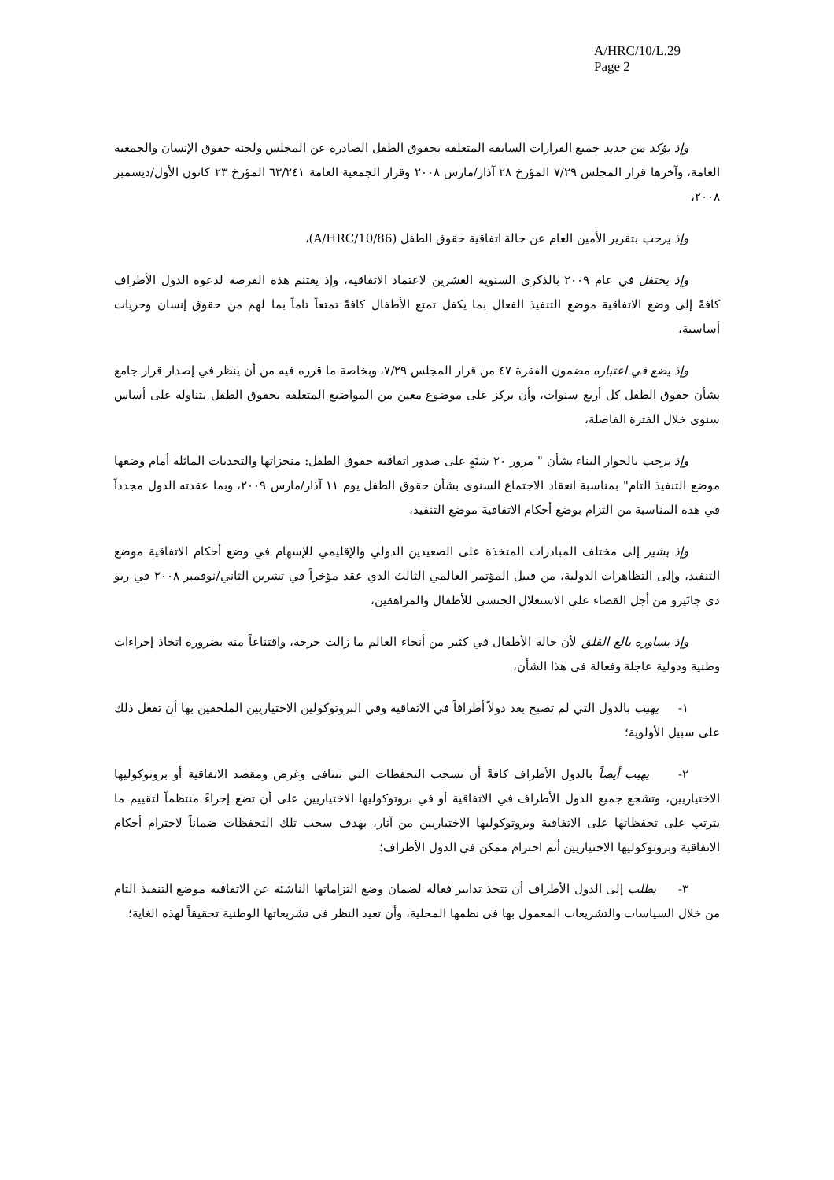A/HRC/10/L.29
Page 2
وإذ يؤكد من جديد جميع القرارات السابقة المتعلقة بحقوق الطفل الصادرة عن المجلس ولجنة حقوق الإنسان والجمعية العامة، وآخرها قرار المجلس ٧/٢٩ المؤرخ ٢٨ آذار/مارس ٢٠٠٨ وقرار الجمعية العامة ٦٣/٢٤١ المؤرخ ٢٣ كانون الأول/ديسمبر ٢٠٠٨،
وإذ يرحب بتقرير الأمين العام عن حالة اتفاقية حقوق الطفل (A/HRC/10/86)،
وإذ يحتفل في عام ٢٠٠٩ بالذكرى السنوية العشرين لاعتماد الاتفاقية، وإذ يغتنم هذه الفرصة لدعوة الدول الأطراف كافةً إلى وضع الاتفاقية موضع التنفيذ الفعال بما يكفل تمتع الأطفال كافةً تمتعاً تاماً بما لهم من حقوق إنسان وحريات أساسية،
وإذ يضع في اعتباره مضمون الفقرة ٤٧ من قرار المجلس ٧/٢٩، وبخاصة ما قرره فيه من أن ينظر في إصدار قرار جامع بشأن حقوق الطفل كل أربع سنوات، وأن يركز على موضوع معين من المواضيع المتعلقة بحقوق الطفل يتناوله على أساس سنوي خلال الفترة الفاصلة،
وإذ يرحب بالحوار البناء بشأن " مرور ٢٠ سَنَةٍ على صدور اتفاقية حقوق الطفل: منجزاتها والتحديات الماثلة أمام وضعها موضع التنفيذ التام" بمناسبة انعقاد الاجتماع السنوي بشأن حقوق الطفل يوم ١١ آذار/مارس ٢٠٠٩، وبما عقدته الدول مجدداً في هذه المناسبة من التزام بوضع أحكام الاتفاقية موضع التنفيذ،
وإذ يشير إلى مختلف المبادرات المتخذة على الصعيدين الدولي والإقليمي للإسهام في وضع أحكام الاتفاقية موضع التنفيذ، وإلى التظاهرات الدولية، من قبيل المؤتمر العالمي الثالث الذي عقد مؤخراً في تشرين الثاني/نوفمبر ٢٠٠٨ في ريو دي جانَيرو من أجل القضاء على الاستغلال الجنسي للأطفال والمراهقين،
وإذ يساوره بالغ القلق لأن حالة الأطفال في كثير من أنحاء العالم ما زالت حرجة، واقتناعاً منه بضرورة اتخاذ إجراءات وطنية ودولية عاجلة وفعالة في هذا الشأن،
١- يهيب بالدول التي لم تصبح بعد دولاً أطرافاً في الاتفاقية وفي البروتوكولين الاختياريين الملحقين بها أن تفعل ذلك على سبيل الأولوية؛
٢- يهيب أيضاً بالدول الأطراف كافةً أن تسحب التحفظات التي تتنافى وغرض ومقصد الاتفاقية أو بروتوكوليها الاختياريين، وتشجع جميع الدول الأطراف في الاتفاقية أو في بروتوكوليها الاختياريين على أن تضع إجراءً منتظماً لتقييم ما يترتب على تحفظاتها على الاتفاقية وبروتوكوليها الاختياريين من آثار، بهدف سحب تلك التحفظات ضماناً لاحترام أحكام الاتفاقية وبروتوكوليها الاختياريين أتم احترام ممكن في الدول الأطراف؛
٣- يطلب إلى الدول الأطراف أن تتخذ تدابير فعالة لضمان وضع التزاماتها الناشئة عن الاتفاقية موضع التنفيذ التام من خلال السياسات والتشريعات المعمول بها في نظمها المحلية، وأن تعيد النظر في تشريعاتها الوطنية تحقيقاً لهذه الغاية؛